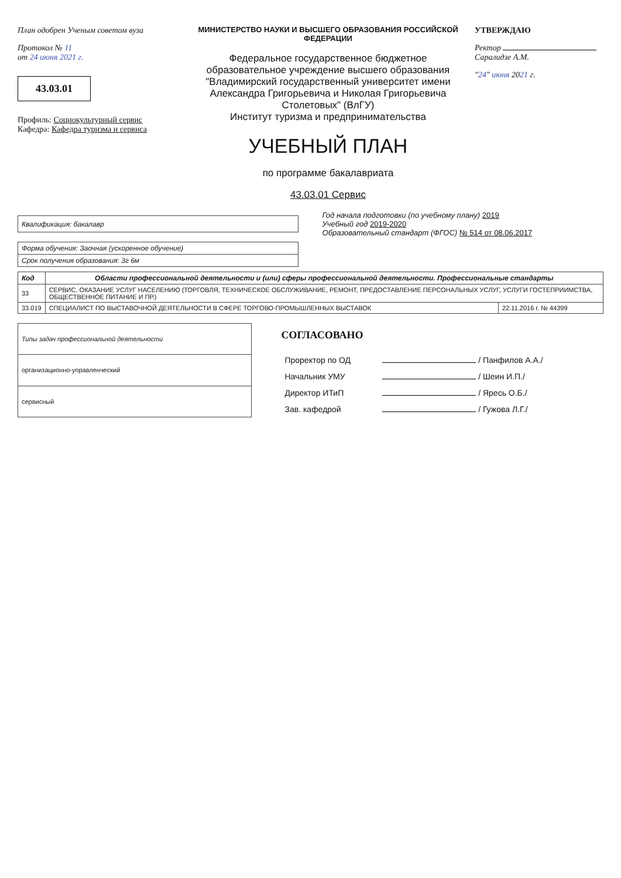План одобрен Ученым советом вуза
Протокол № 11
от 24 июня 2021 г.
43.03.01
Профиль: Социокультурный сервис
Кафедра: Кафедра туризма и сервиса
МИНИСТЕРСТВО НАУКИ И ВЫСШЕГО ОБРАЗОВАНИЯ РОССИЙСКОЙ ФЕДЕРАЦИИ
Федеральное государственное бюджетное образовательное учреждение высшего образования "Владимирский государственный университет имени Александра Григорьевича и Николая Григорьевича Столетовых" (ВлГУ)
Институт туризма и предпринимательства
УЧЕБНЫЙ ПЛАН
по программе бакалавриата
43.03.01 Сервис
УТВЕРЖДАЮ
Ректор Саралидзе А.М.
"24" июня 2021 г.
| Квалификация: бакалавр |
Год начала подготовки (по учебному плану) 2019
Учебный год 2019-2020
Образовательный стандарт (ФГОС) № 514 от 08.06.2017
| Форма обучения: Заочная (ускоренное обучение) |
| Срок получения образования: 3г 6м |
| Код | Области профессиональной деятельности и (или) сферы профессиональной деятельности. Профессиональные стандарты | |
| --- | --- | --- |
| 33 | СЕРВИС, ОКАЗАНИЕ УСЛУГ НАСЕЛЕНИЮ (ТОРГОВЛЯ, ТЕХНИЧЕСКОЕ ОБСЛУЖИВАНИЕ, РЕМОНТ, ПРЕДОСТАВЛЕНИЕ ПЕРСОНАЛЬНЫХ УСЛУГ, УСЛУГИ ГОСТЕПРИИМСТВА, ОБЩЕСТВЕННОЕ ПИТАНИЕ И ПР.) | |
| 33.019 | СПЕЦИАЛИСТ ПО ВЫСТАВОЧНОЙ ДЕЯТЕЛЬНОСТИ В СФЕРЕ ТОРГОВО-ПРОМЫШЛЕННЫХ ВЫСТАВОК | 22.11.2016 г. № 44399 |
| Типы задач профессиональной деятельности |
| организационно-управленческий |
| сервисный |
СОГЛАСОВАНО
| Проректор по ОД | / Панфилов А.А./ |
| Начальник УМУ | / Шеин И.П./ |
| Директор ИТиП | / Яресь О.Б./ |
| Зав. кафедрой | / Гужова Л.Г./ |